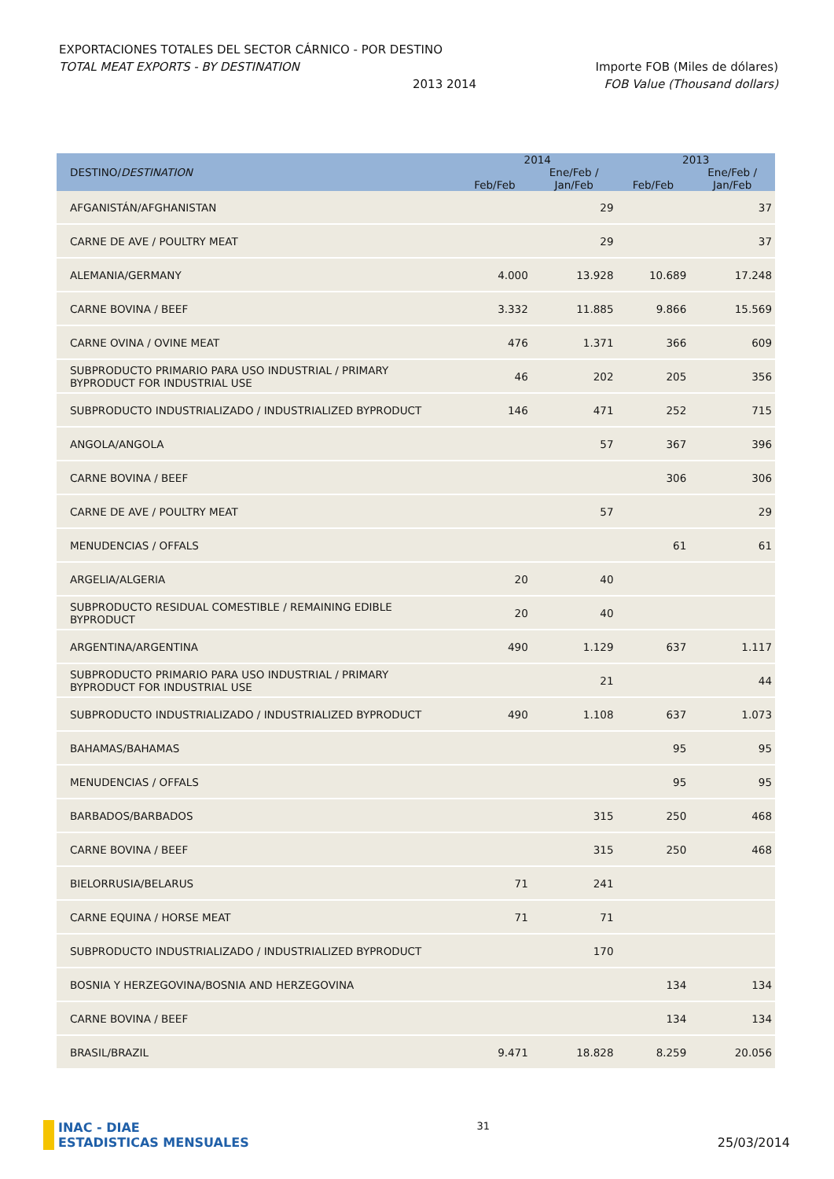EXPORTACIONES TOTALES DEL SECTOR CÁRNICO - POR DESTINO
TOTAL MEAT EXPORTS - BY DESTINATION Importe FOB (Miles de dólares)
2013 2014 FOB Value (Thousand dollars)
| DESTINO/ DESTINATION | 2014 | | 2013 | |
| --- | --- | --- | --- | --- |
| | | Ene/Feb / | | Ene/Feb / |
| | Feb/Feb | Jan/Feb | Feb/Feb | Jan/Feb |
| AFGANISTÁN/AFGHANISTAN | | 29 | | 37 |
| CARNE DE AVE / POULTRY MEAT | | 29 | | 37 |
| ALEMANIA/GERMANY | 4.000 | 13.928 | 10.689 | 17.248 |
| CARNE BOVINA / BEEF | 3.332 | 11.885 | 9.866 | 15.569 |
| CARNE OVINA / OVINE MEAT | 476 | 1.371 | 366 | 609 |
| SUBPRODUCTO PRIMARIO PARA USO INDUSTRIAL / PRIMARY BYPRODUCT FOR INDUSTRIAL USE | 46 | 202 | 205 | 356 |
| SUBPRODUCTO INDUSTRIALIZADO / INDUSTRIALIZED BYPRODUCT | 146 | 471 | 252 | 715 |
| ANGOLA/ANGOLA | | 57 | 367 | 396 |
| CARNE BOVINA / BEEF | | | 306 | 306 |
| CARNE DE AVE / POULTRY MEAT | | 57 | | 29 |
| MENUDENCIAS / OFFALS | | | 61 | 61 |
| ARGELIA/ALGERIA | 20 | 40 | | |
| SUBPRODUCTO RESIDUAL COMESTIBLE / REMAINING EDIBLE BYPRODUCT | 20 | 40 | | |
| ARGENTINA/ARGENTINA | 490 | 1.129 | 637 | 1.117 |
| SUBPRODUCTO PRIMARIO PARA USO INDUSTRIAL / PRIMARY BYPRODUCT FOR INDUSTRIAL USE | | 21 | | 44 |
| SUBPRODUCTO INDUSTRIALIZADO / INDUSTRIALIZED BYPRODUCT | 490 | 1.108 | 637 | 1.073 |
| BAHAMAS/BAHAMAS | | | 95 | 95 |
| MENUDENCIAS / OFFALS | | | 95 | 95 |
| BARBADOS/BARBADOS | | 315 | 250 | 468 |
| CARNE BOVINA / BEEF | | 315 | 250 | 468 |
| BIELORRUSIA/BELARUS | 71 | 241 | | |
| CARNE EQUINA / HORSE MEAT | 71 | 71 | | |
| SUBPRODUCTO INDUSTRIALIZADO / INDUSTRIALIZED BYPRODUCT | | 170 | | |
| BOSNIA Y HERZEGOVINA/BOSNIA AND HERZEGOVINA | | | 134 | 134 |
| CARNE BOVINA / BEEF | | | 134 | 134 |
| BRASIL/BRAZIL | 9.471 | 18.828 | 8.259 | 20.056 |
INAC - DIAE
ESTADISTICAS MENSUALES
31
25/03/2014